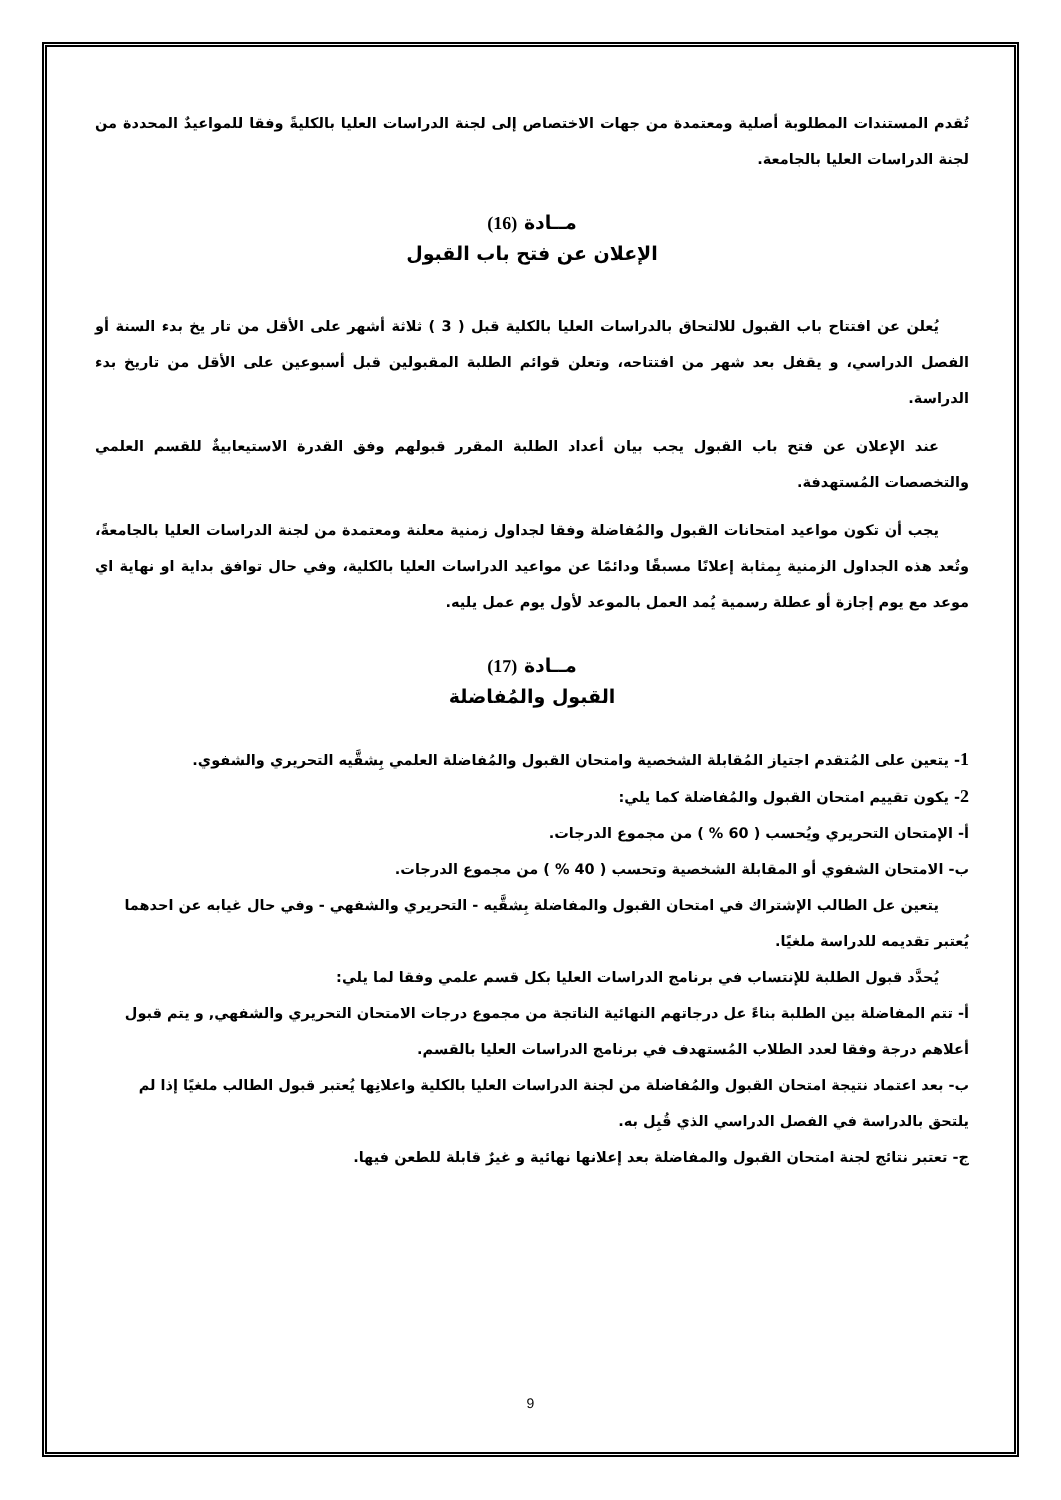تُقدم المستندات المطلوبة أصلية ومعتمدة من جهات الاختصاص إلى لجنة الدراسات العليا بالكليةً وفقا للمواعيدٌ المحددة من لجنة الدراسات العليا بالجامعة.
مــادة (16)
الإعلان عن فتح باب القبول
يُعلن عن افتتاح باب القبول للالتحاق بالدراسات العليا بالكلية قبل ( 3 ) ثلاثة أشهر على الأقل من تار يخ بدء السنة أو الفصل الدراسي، و يقفل بعد شهر من افتتاحه، وتعلن قوائم الطلبة المقبولين قبل أسبوعين على الأقل من تاريخ بدء الدراسة.
عند الإعلان عن فتح باب القبول يجب بيان أعداد الطلبة المقرر قبولهم وفق القدرة الاستيعابيةٌ للقسم العلمي والتخصصات المُستهدفة.
يجب أن تكون مواعيد امتحانات القبول والمُفاضلة وفقا لجداول زمنية معلنة ومعتمدة من لجنة الدراسات العليا بالجامعةً، وتُعد هذه الجداول الزمنية بِمثابة إعلانًا مسبقًا ودائمًا عن مواعيد الدراسات العليا بالكلية، وفي حال توافق بداية او نهاية اي موعد مع يوم إجازة أو عطلة رسمية يُمد العمل بالموعد لأول يوم عمل يليه.
مــادة (17)
القبول والمُفاضلة
1- يتعين على المُتقدم اجتياز المُقابلة الشخصية وامتحان القبول والمُفاضلة العلمي بِشقَّيه التحريري والشفوي.
2- يكون تقييم امتحان القبول والمُفاضلة كما يلي:
أ- الإمتحان التحريري ويُحسب ( 60 % ) من مجموع الدرجات.
ب- الامتحان الشفوي أو المقابلة الشخصية وتحسب ( 40 % ) من مجموع الدرجات.
يتعين عل الطالب الإشتراك في امتحان القبول والمفاضلة بِشقَّيه - التحريري والشفهي - وفي حال غيابه عن احدهما يُعتبر تقديمه للدراسة ملغيًا.
يُحدَّد قبول الطلبة للإنتساب في برنامج الدراسات العليا بكل قسم علمي وفقا لما يلي:
أ- تتم المفاضلة بين الطلبة بناءً عل درجاتهم النهائية الناتجة من مجموع درجات الامتحان التحريري والشفهي, و يتم قبول أعلاهم درجة وفقا لعدد الطلاب المُستهدف في برنامج الدراسات العليا بالقسم.
ب- بعد اعتماد نتيجة امتحان القبول والمُفاضلة من لجنة الدراسات العليا بالكلية واعلانِها يُعتبر قبول الطالب ملغيًا إذا لم يلتحق بالدراسة في الفصل الدراسي الذي قُبِل به.
ج- تعتبر نتائج لجنة امتحان القبول والمفاضلة بعد إعلانها نهائية و غيرٌ قابلة للطعن فيها.
9